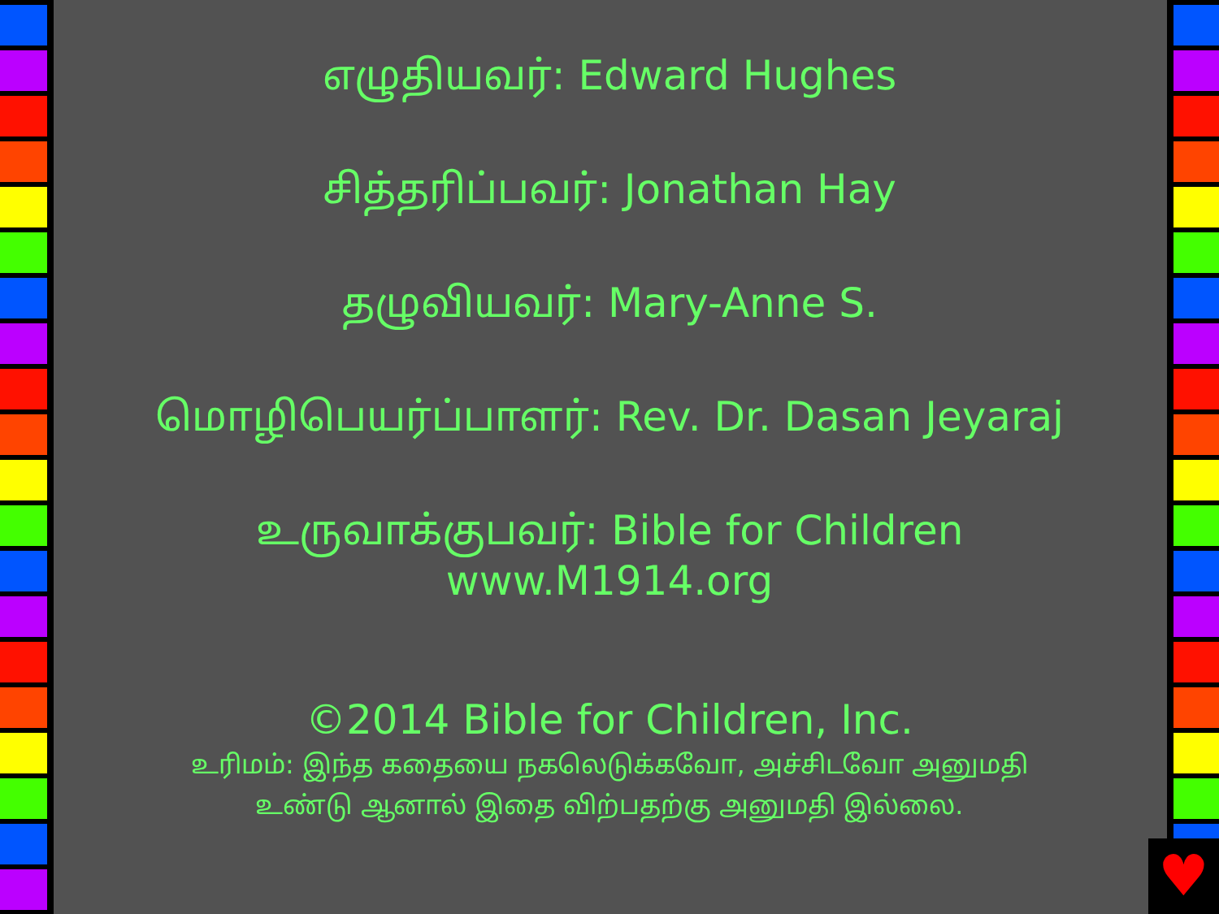எழுதியவர்: Edward Hughes
சித்தரிப்பவர்: Jonathan Hay
தழுவியவர்: Mary-Anne S.
மொழிபெயர்ப்பாளர்: Rev. Dr. Dasan Jeyaraj
உருவாக்குபவர்: Bible for Children
www.M1914.org
©2014 Bible for Children, Inc.
உரிமம்: இந்த கதையை நகலெடுக்கவோ, அச்சிடவோ அனுமதி
உண்டு ஆனால் இதை விற்பதற்கு அனுமதி இல்லை.
♥